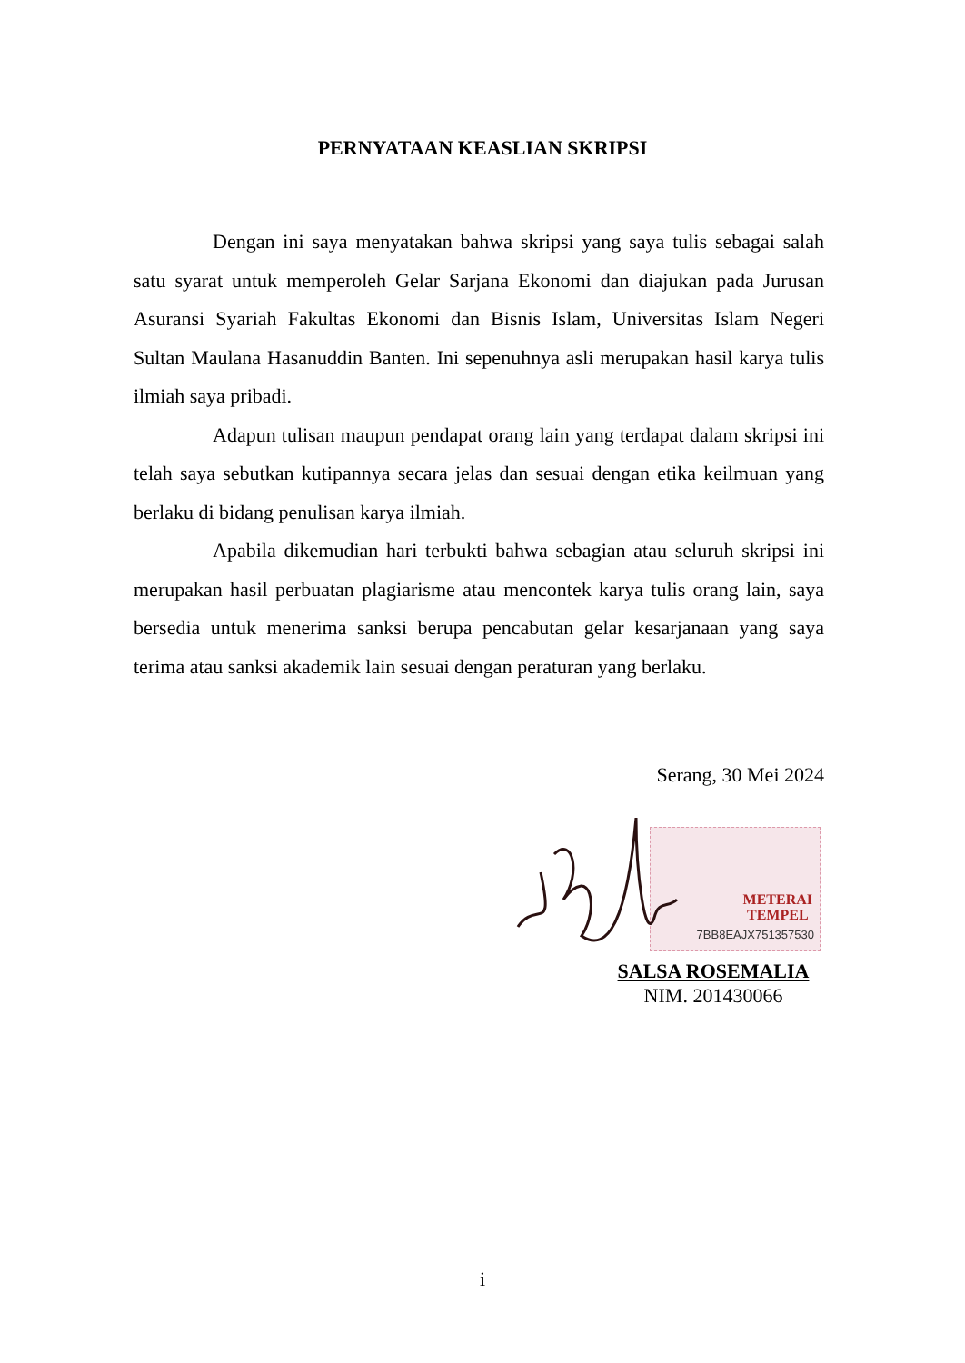PERNYATAAN KEASLIAN SKRIPSI
Dengan ini saya menyatakan bahwa skripsi yang saya tulis sebagai salah satu syarat untuk memperoleh Gelar Sarjana Ekonomi dan diajukan pada Jurusan Asuransi Syariah Fakultas Ekonomi dan Bisnis Islam, Universitas Islam Negeri Sultan Maulana Hasanuddin Banten. Ini sepenuhnya asli merupakan hasil karya tulis ilmiah saya pribadi.
Adapun tulisan maupun pendapat orang lain yang terdapat dalam skripsi ini telah saya sebutkan kutipannya secara jelas dan sesuai dengan etika keilmuan yang berlaku di bidang penulisan karya ilmiah.
Apabila dikemudian hari terbukti bahwa sebagian atau seluruh skripsi ini merupakan hasil perbuatan plagiarisme atau mencontek karya tulis orang lain, saya bersedia untuk menerima sanksi berupa pencabutan gelar kesarjanaan yang saya terima atau sanksi akademik lain sesuai dengan peraturan yang berlaku.
Serang, 30 Mei 2024
METERAI
TEMPEL
7BB8EAJX751357530
SALSA ROSEMALIA
NIM. 201430066
i